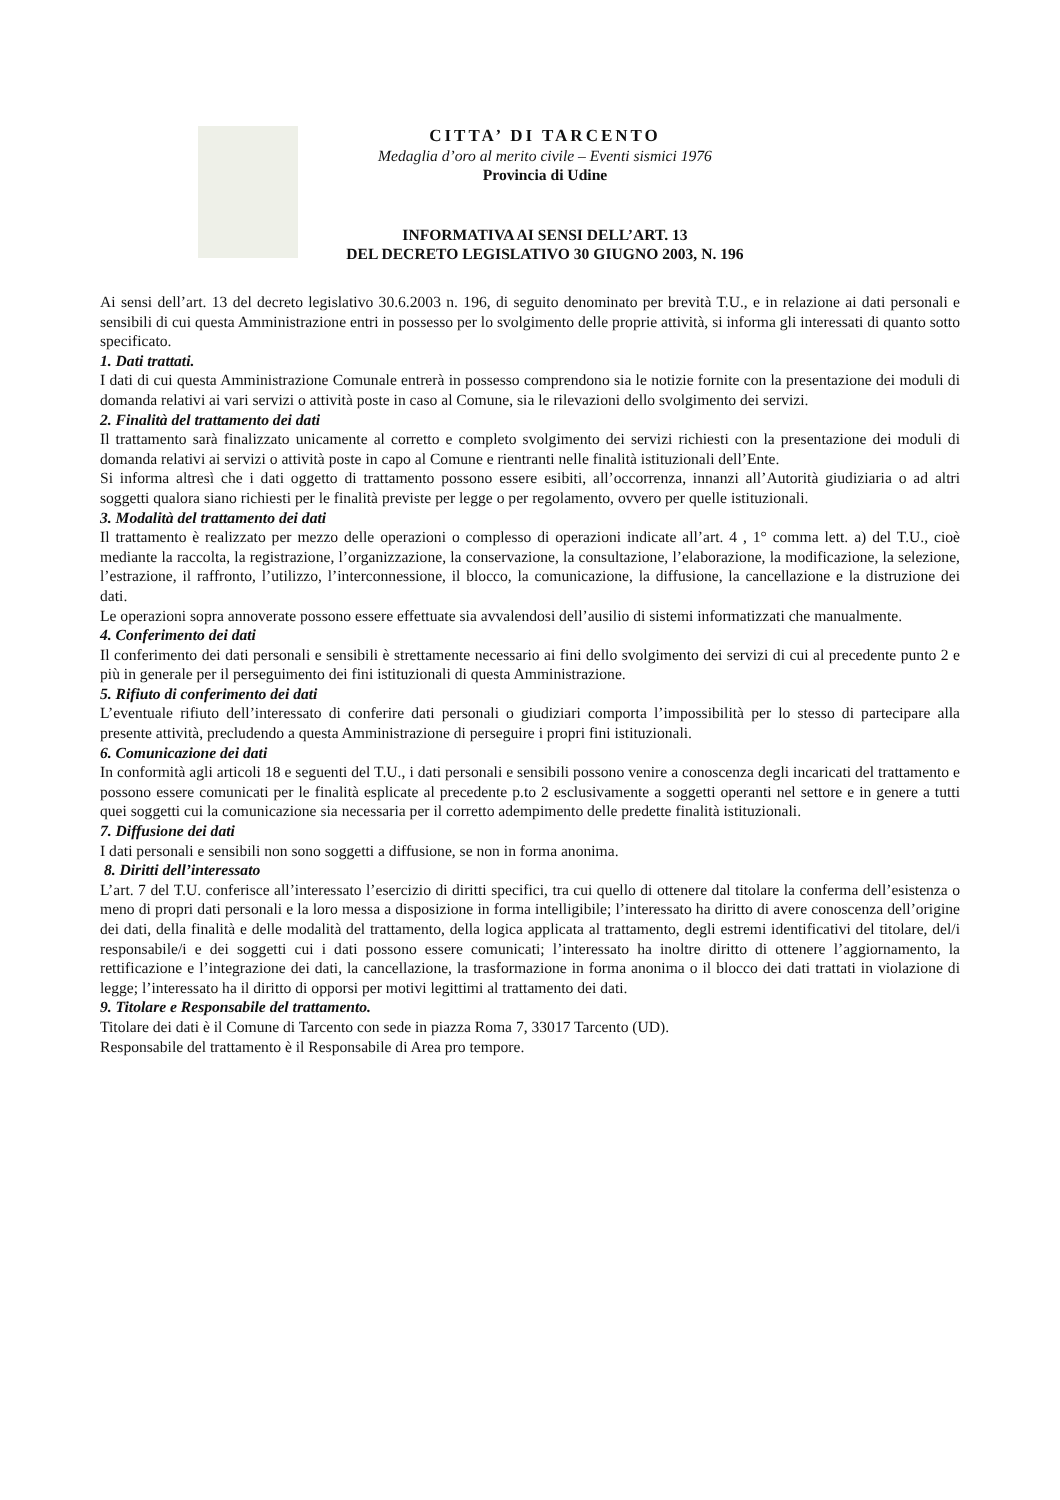CITTA’ DI TARCENTO
Medaglia d’oro al merito civile – Eventi sismici 1976
Provincia di Udine
INFORMATIVA AI SENSI DELL’ART. 13
DEL DECRETO LEGISLATIVO 30 GIUGNO 2003, N. 196
Ai sensi dell’art. 13 del decreto legislativo 30.6.2003 n. 196, di seguito denominato per brevità T.U., e in relazione ai dati personali e sensibili di cui questa Amministrazione entri in possesso per lo svolgimento delle proprie attività, si informa gli interessati di quanto sotto specificato.
1. Dati trattati.
I dati di cui questa Amministrazione Comunale entrerà in possesso comprendono sia le notizie fornite con la presentazione dei moduli di domanda relativi ai vari servizi o attività poste in caso al Comune, sia le rilevazioni dello svolgimento dei servizi.
2. Finalità del trattamento dei dati
Il trattamento sarà finalizzato unicamente al corretto e completo svolgimento dei servizi richiesti con la presentazione dei moduli di domanda relativi ai servizi o attività poste in capo al Comune e rientranti nelle finalità istituzionali dell’Ente.
Si informa altresì che i dati oggetto di trattamento possono essere esibiti, all’occorrenza, innanzi all’Autorità giudiziaria o ad altri soggetti qualora siano richiesti per le finalità previste per legge o per regolamento, ovvero per quelle istituzionali.
3. Modalità del trattamento dei dati
Il trattamento è realizzato per mezzo delle operazioni o complesso di operazioni indicate all’art. 4 , 1° comma lett. a) del T.U., cioè mediante la raccolta, la registrazione, l’organizzazione, la conservazione, la consultazione, l’elaborazione, la modificazione, la selezione, l’estrazione, il raffronto, l’utilizzo, l’interconnessione, il blocco, la comunicazione, la diffusione, la cancellazione e la distruzione dei dati.
Le operazioni sopra annoverate possono essere effettuate sia avvalendosi dell’ausilio di sistemi informatizzati che manualmente.
4. Conferimento dei dati
Il conferimento dei dati personali e sensibili è strettamente necessario ai fini dello svolgimento dei servizi di cui al precedente punto 2 e più in generale per il perseguimento dei fini istituzionali di questa Amministrazione.
5. Rifiuto di conferimento dei dati
L’eventuale rifiuto dell’interessato di conferire dati personali o giudiziari comporta l’impossibilità per lo stesso di partecipare alla presente attività, precludendo a questa Amministrazione di perseguire i propri fini istituzionali.
6. Comunicazione dei dati
In conformità agli articoli 18 e seguenti del T.U., i dati personali e sensibili possono venire a conoscenza degli incaricati del trattamento e possono essere comunicati per le finalità esplicate al precedente p.to 2 esclusivamente a soggetti operanti nel settore e in genere a tutti quei soggetti cui la comunicazione sia necessaria per il corretto adempimento delle predette finalità istituzionali.
7. Diffusione dei dati
I dati personali e sensibili non sono soggetti a diffusione, se non in forma anonima.
8. Diritti dell’interessato
L’art. 7 del T.U. conferisce all’interessato l’esercizio di diritti specifici, tra cui quello di ottenere dal titolare la conferma dell’esistenza o meno di propri dati personali e la loro messa a disposizione in forma intelligibile; l’interessato ha diritto di avere conoscenza dell’origine dei dati, della finalità e delle modalità del trattamento, della logica applicata al trattamento, degli estremi identificativi del titolare, del/i responsabile/i e dei soggetti cui i dati possono essere comunicati; l’interessato ha inoltre diritto di ottenere l’aggiornamento, la rettificazione e l’integrazione dei dati, la cancellazione, la trasformazione in forma anonima o il blocco dei dati trattati in violazione di legge; l’interessato ha il diritto di opporsi per motivi legittimi al trattamento dei dati.
9. Titolare e Responsabile del trattamento.
Titolare dei dati è il Comune di Tarcento con sede in piazza Roma 7, 33017 Tarcento (UD).
Responsabile del trattamento è il Responsabile di Area pro tempore.